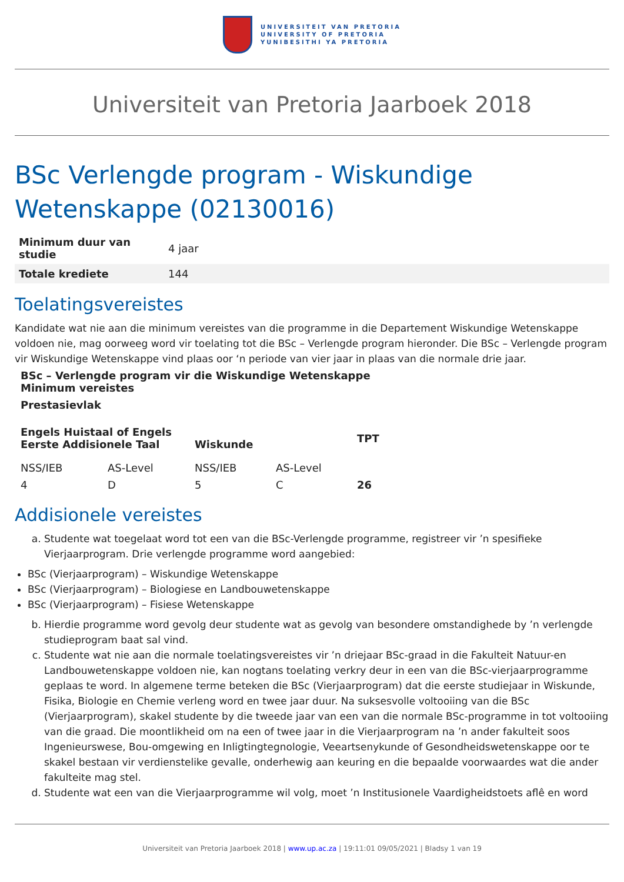UNIVERSITEIT VAN PRETORIA
UNIVERSITY OF PRETORIA
YUNIBESITHI YA PRETORIA
Universiteit van Pretoria Jaarboek 2018
BSc Verlengde program - Wiskundige Wetenskappe (02130016)
| Minimum duur van studie | 4 jaar |
| Totale krediete | 144 |
Toelatingsvereistes
Kandidate wat nie aan die minimum vereistes van die programme in die Departement Wiskundige Wetenskappe voldoen nie, mag oorweeg word vir toelating tot die BSc – Verlengde program hieronder. Die BSc – Verlengde program vir Wiskundige Wetenskappe vind plaas oor ‘n periode van vier jaar in plaas van die normale drie jaar.
| BSc – Verlengde program vir die Wiskundige Wetenskappe Minimum vereistes | | | | |
| --- | --- | --- | --- | --- |
| Prestasievlak | | | | |
| Engels Huistaal of Engels Eerste Addisionele Taal | | Wiskunde | | TPT |
| NSS/IEB | AS-Level | NSS/IEB | AS-Level | |
| 4 | D | 5 | C | 26 |
Addisionele vereistes
a. Studente wat toegelaat word tot een van die BSc-Verlengde programme, registreer vir ’n spesifieke Vierjaarprogram. Drie verlengde programme word aangebied:
BSc (Vierjaarprogram) – Wiskundige Wetenskappe
BSc (Vierjaarprogram) – Biologiese en Landbouwetenskappe
BSc (Vierjaarprogram) – Fisiese Wetenskappe
b. Hierdie programme word gevolg deur studente wat as gevolg van besondere omstandighede by ’n verlengde studieprogram baat sal vind.
c. Studente wat nie aan die normale toelatingsvereistes vir ’n driejaar BSc-graad in die Fakulteit Natuur-en Landbouwetenskappe voldoen nie, kan nogtans toelating verkry deur in een van die BSc-vierjaarprogramme geplaas te word. In algemene terme beteken die BSc (Vierjaarprogram) dat die eerste studiejaar in Wiskunde, Fisika, Biologie en Chemie verleng word en twee jaar duur. Na suksesvolle voltooiing van die BSc (Vierjaarprogram), skakel studente by die tweede jaar van een van die normale BSc-programme in tot voltooiing van die graad. Die moontlikheid om na een of twee jaar in die Vierjaarprogram na ’n ander fakulteit soos Ingenieurswese, Bou-omgewing en Inligtingtegnologie, Veeartsenykunde of Gesondheidswetenskappe oor te skakel bestaan vir verdienstelike gevalle, onderhewig aan keuring en die bepaalde voorwaardes wat die ander fakulteite mag stel.
d. Studente wat een van die Vierjaarprogramme wil volg, moet ’n Institusionele Vaardigheidstoets aflê en word
Universiteit van Pretoria Jaarboek 2018 | www.up.ac.za | 19:11:01 09/05/2021 | Bladsy 1 van 19